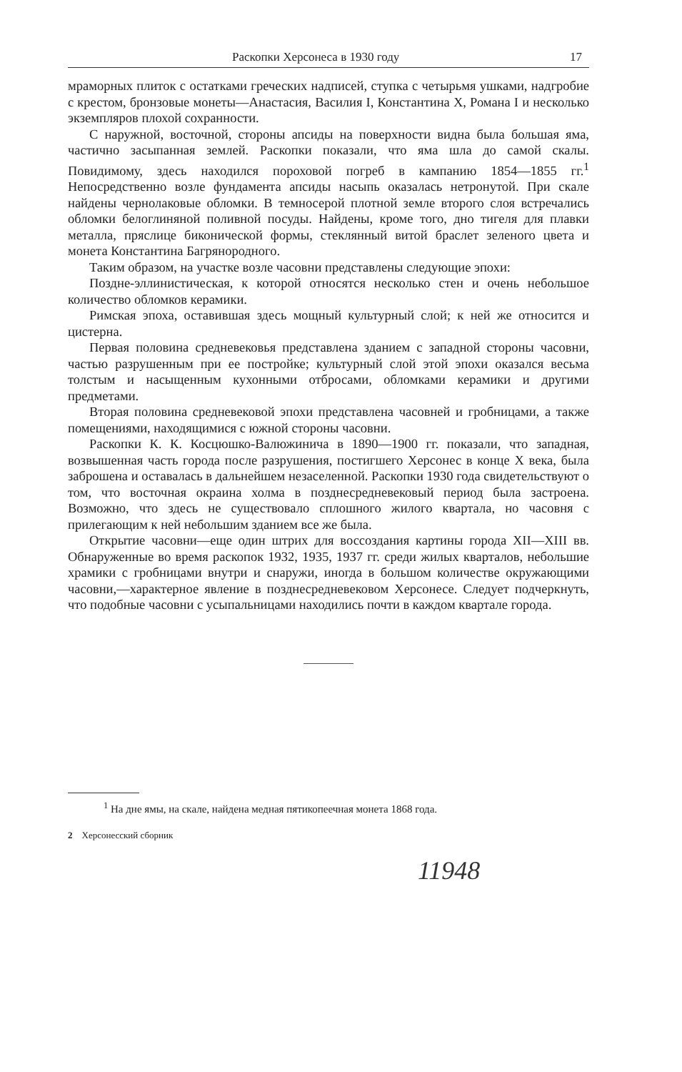Раскопки Херсонеса в 1930 году 17
мраморных плиток с остатками греческих надписей, ступка с четырьмя ушками, надгробие с крестом, бронзовые монеты—Анастасия, Василия I, Константина X, Романа I и несколько экземпляров плохой сохранности.
С наружной, восточной, стороны апсиды на поверхности видна была большая яма, частично засыпанная землей. Раскопки показали, что яма шла до самой скалы. Повидимому, здесь находился пороховой погреб в кампанию 1854—1855 гг.<sup>1</sup> Непосредственно возле фундамента апсиды насыпь оказалась нетронутой. При скале найдены чернолаковые обломки. В темносерой плотной земле второго слоя встречались обломки белоглиняной поливной посуды. Найдены, кроме того, дно тигеля для плавки металла, пряслице биконической формы, стеклянный витой браслет зеленого цвета и монета Константина Багрянородного.
Таким образом, на участке возле часовни представлены следующие эпохи:
Поздне-эллинистическая, к которой относятся несколько стен и очень небольшое количество обломков керамики.
Римская эпоха, оставившая здесь мощный культурный слой; к ней же относится и цистерна.
Первая половина средневековья представлена зданием с западной стороны часовни, частью разрушенным при ее постройке; культурный слой этой эпохи оказался весьма толстым и насыщенным кухонными отбросами, обломками керамики и другими предметами.
Вторая половина средневековой эпохи представлена часовней и гробницами, а также помещениями, находящимися с южной стороны часовни.
Раскопки К. К. Косцюшко-Валюжинича в 1890—1900 гг. показали, что западная, возвышенная часть города после разрушения, постигшего Херсонес в конце X века, была заброшена и оставалась в дальнейшем незаселенной. Раскопки 1930 года свидетельствуют о том, что восточная окраина холма в позднесредневековый период была застроена. Возможно, что здесь не существовало сплошного жилого квартала, но часовня с прилегающим к ней небольшим зданием все же была.
Открытие часовни—еще один штрих для воссоздания картины города XII—XIII вв. Обнаруженные во время раскопок 1932, 1935, 1937 гг. среди жилых кварталов, небольшие храмики с гробницами внутри и снаружи, иногда в большом количестве окружающими часовни,—характерное явление в позднесредневековом Херсонесе. Следует подчеркнуть, что подобные часовни с усыпальницами находились почти в каждом квартале города.
<sup>1</sup> На дне ямы, на скале, найдена медная пятикопеечная монета 1868 года.
2 Херсонесский сборник
11948